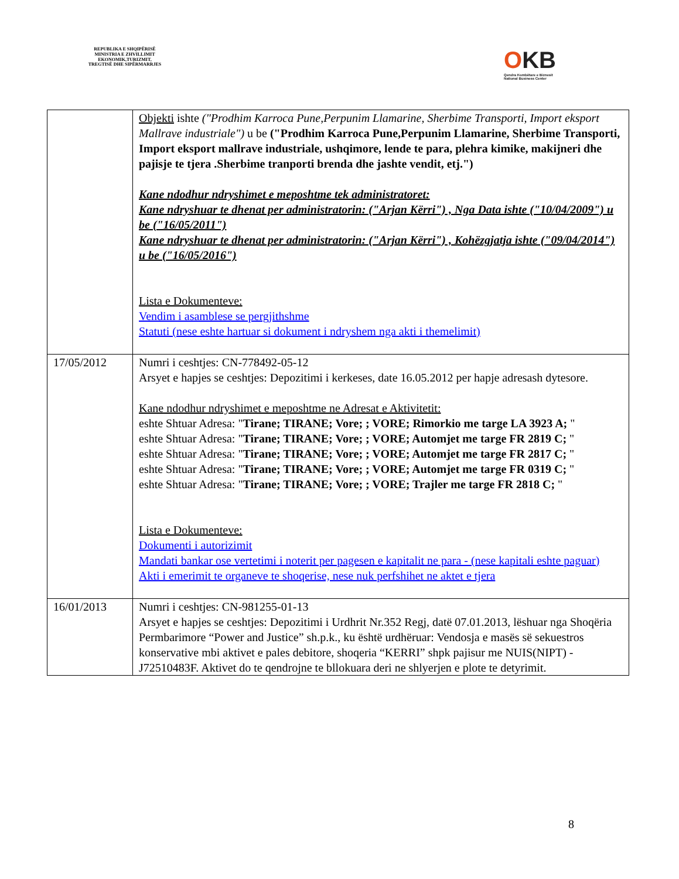REPUBLIKA E SHQIPËRISË
MINISTRIA E ZHVILLIMIT
EKONOMIK,TURIZMIT,
TREGTISË DHE SIPËRMARRJES
OKB
Qendra Kombëtare e Biznesit
National Business Center
| | Objekti ishte ("Prodhim Karroca Pune,Perpunim Llamarine, Sherbime Transporti, Import eksport Mallrave industriale") u be ("Prodhim Karroca Pune,Perpunim Llamarine, Sherbime Transporti, Import eksport mallrave industriale, ushqimore, lende te para, plehra kimike, makijneri dhe pajisje te tjera .Sherbime tranporti brenda dhe jashte vendit, etj.") Kane ndodhur ndryshimet e meposhtme tek administratoret: Kane ndryshuar te dhenat per administratorin: ("Arjan Kërri") , Nga Data ishte ("10/04/2009") u be ("16/05/2011") Kane ndryshuar te dhenat per administratorin: ("Arjan Kërri") , Kohëzgjatja ishte ("09/04/2014") u be ("16/05/2016") Lista e Dokumenteve: Vendim i asamblese se pergjithshme Statuti (nese eshte hartuar si dokument i ndryshem nga akti i themelimit) |
| 17/05/2012 | Numri i ceshtjes: CN-778492-05-12 Arsyet e hapjes se ceshtjes: Depozitimi i kerkeses, date 16.05.2012 per hapje adresash dytesore. Kane ndodhur ndryshimet e meposhtme ne Adresat e Aktivitetit: eshte Shtuar Adresa: " Tirane; TIRANE; Vore; ; VORE; Rimorkio me targe LA 3923 A; " eshte Shtuar Adresa: " Tirane; TIRANE; Vore; ; VORE; Automjet me targe FR 2819 C; " eshte Shtuar Adresa: " Tirane; TIRANE; Vore; ; VORE; Automjet me targe FR 2817 C; " eshte Shtuar Adresa: " Tirane; TIRANE; Vore; ; VORE; Automjet me targe FR 0319 C; " eshte Shtuar Adresa: " Tirane; TIRANE; Vore; ; VORE; Trajler me targe FR 2818 C; " Lista e Dokumenteve: Dokumenti i autorizimit Mandati bankar ose vertetimi i noterit per pagesen e kapitalit ne para - (nese kapitali eshte paguar) Akti i emerimit te organeve te shoqerise, nese nuk perfshihet ne aktet e tjera |
| 16/01/2013 | Numri i ceshtjes: CN-981255-01-13 Arsyet e hapjes se ceshtjes: Depozitimi i Urdhrit Nr.352 Regj, datë 07.01.2013, lëshuar nga Shoqëria Permbarimore “Power and Justice” sh.p.k., ku është urdhëruar: Vendosja e masës së sekuestros konservative mbi aktivet e pales debitore, shoqeria “KERRI” shpk pajisur me NUIS(NIPT) -J72510483F. Aktivet do te qendrojne te bllokuara deri ne shlyerjen e plote te detyrimit. |
8